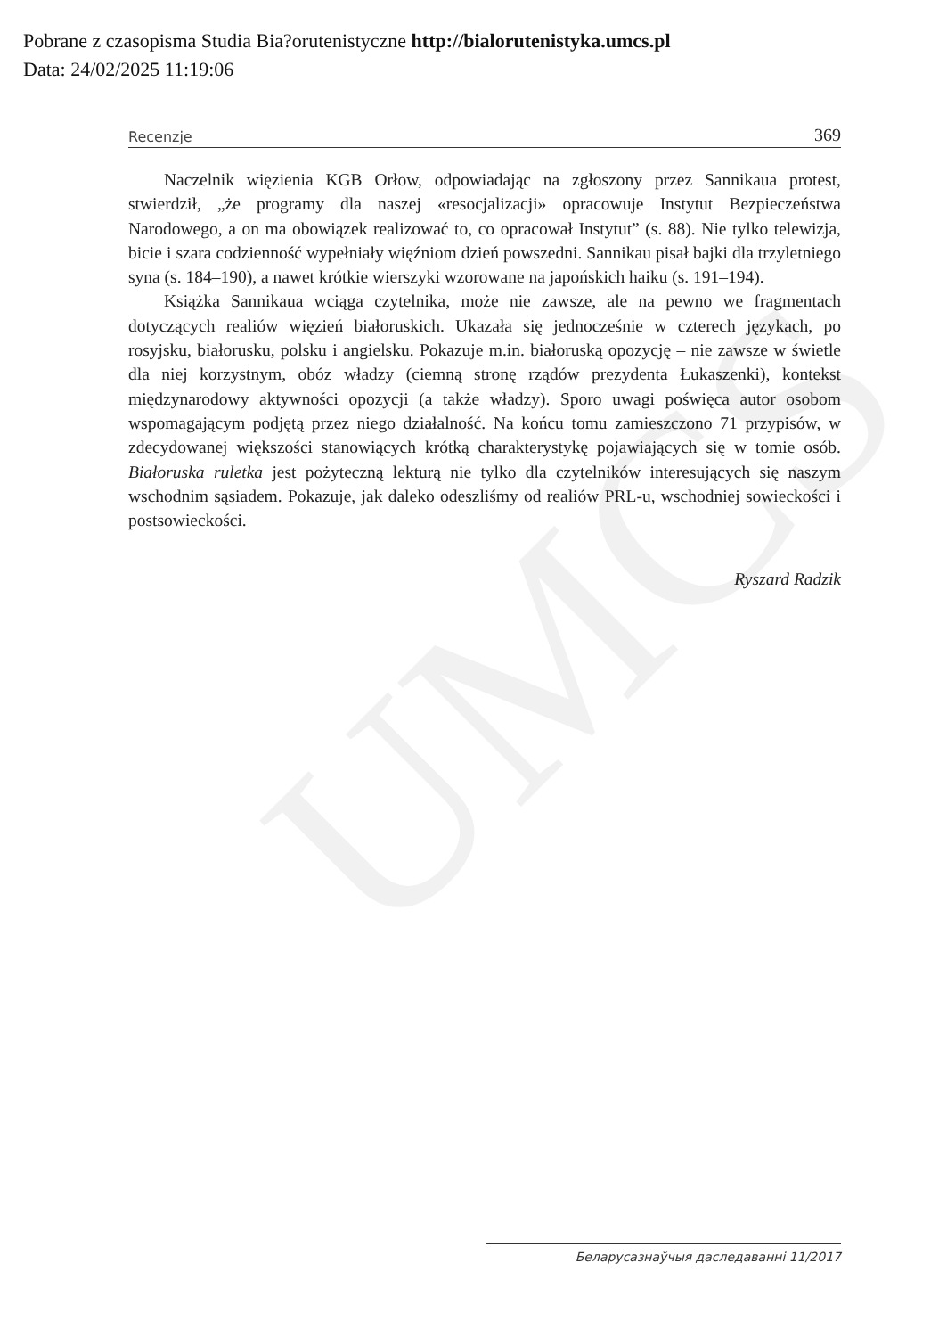UMCS
Pobrane z czasopisma Studia Bia?orutenistyczne http://bialorutenistyka.umcs.pl
Data: 24/02/2025 11:19:06
Recenzje 369
Naczelnik więzienia KGB Orłow, odpowiadając na zgłoszony przez Sannikaua protest, stwierdził, „że programy dla naszej «resocjalizacji» opracowuje Instytut Bezpieczeństwa Narodowego, a on ma obowiązek realizować to, co opracował Instytut” (s. 88). Nie tylko telewizja, bicie i szara codzienność wypełniały więźniom dzień powszedni. Sannikau pisał bajki dla trzyletniego syna (s. 184–190), a nawet krótkie wierszyki wzorowane na japońskich haiku (s. 191–194).
Książka Sannikaua wciąga czytelnika, może nie zawsze, ale na pewno we fragmentach dotyczących realiów więzień białoruskich. Ukazała się jednocześnie w czterech językach, po rosyjsku, białorusku, polsku i angielsku. Pokazuje m.in. białoruską opozycję – nie zawsze w świetle dla niej korzystnym, obóz władzy (ciemną stronę rządów prezydenta Łukaszenki), kontekst międzynarodowy aktywności opozycji (a także władzy). Sporo uwagi poświęca autor osobom wspomagającym podjętą przez niego działalność. Na końcu tomu zamieszczono 71 przypisów, w zdecydowanej większości stanowiących krótką charakterystykę pojawiających się w tomie osób. Białoruska ruletka jest pożyteczną lekturą nie tylko dla czytelników interesujących się naszym wschodnim sąsiadem. Pokazuje, jak daleko odeszliśmy od realiów PRL-u, wschodniej sowieckości i postsowieckości.
Ryszard Radzik
Беларусазнаўчыя даследаванні 11/2017